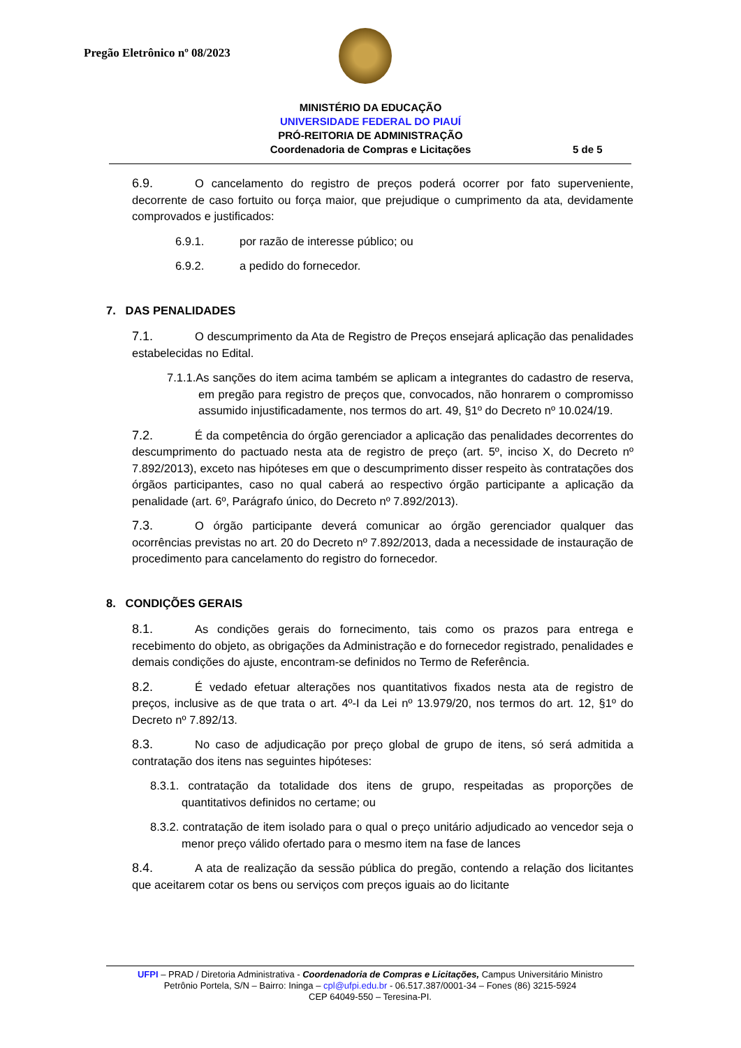Pregão Eletrônico nº 08/2023
MINISTÉRIO DA EDUCAÇÃO
UNIVERSIDADE FEDERAL DO PIAUÍ
PRÓ-REITORIA DE ADMINISTRAÇÃO
Coordenadoria de Compras e Licitações 5 de 5
6.9. O cancelamento do registro de preços poderá ocorrer por fato superveniente, decorrente de caso fortuito ou força maior, que prejudique o cumprimento da ata, devidamente comprovados e justificados:
6.9.1. por razão de interesse público; ou
6.9.2. a pedido do fornecedor.
7. DAS PENALIDADES
7.1. O descumprimento da Ata de Registro de Preços ensejará aplicação das penalidades estabelecidas no Edital.
7.1.1.As sanções do item acima também se aplicam a integrantes do cadastro de reserva, em pregão para registro de preços que, convocados, não honrarem o compromisso assumido injustificadamente, nos termos do art. 49, §1º do Decreto nº 10.024/19.
7.2. É da competência do órgão gerenciador a aplicação das penalidades decorrentes do descumprimento do pactuado nesta ata de registro de preço (art. 5º, inciso X, do Decreto nº 7.892/2013), exceto nas hipóteses em que o descumprimento disser respeito às contratações dos órgãos participantes, caso no qual caberá ao respectivo órgão participante a aplicação da penalidade (art. 6º, Parágrafo único, do Decreto nº 7.892/2013).
7.3. O órgão participante deverá comunicar ao órgão gerenciador qualquer das ocorrências previstas no art. 20 do Decreto nº 7.892/2013, dada a necessidade de instauração de procedimento para cancelamento do registro do fornecedor.
8. CONDIÇÕES GERAIS
8.1. As condições gerais do fornecimento, tais como os prazos para entrega e recebimento do objeto, as obrigações da Administração e do fornecedor registrado, penalidades e demais condições do ajuste, encontram-se definidos no Termo de Referência.
8.2. É vedado efetuar alterações nos quantitativos fixados nesta ata de registro de preços, inclusive as de que trata o art. 4º-I da Lei nº 13.979/20, nos termos do art. 12, §1º do Decreto nº 7.892/13.
8.3. No caso de adjudicação por preço global de grupo de itens, só será admitida a contratação dos itens nas seguintes hipóteses:
8.3.1. contratação da totalidade dos itens de grupo, respeitadas as proporções de quantitativos definidos no certame; ou
8.3.2. contratação de item isolado para o qual o preço unitário adjudicado ao vencedor seja o menor preço válido ofertado para o mesmo item na fase de lances
8.4. A ata de realização da sessão pública do pregão, contendo a relação dos licitantes que aceitarem cotar os bens ou serviços com preços iguais ao do licitante
UFPI – PRAD / Diretoria Administrativa - Coordenadoria de Compras e Licitações, Campus Universitário Ministro
Petrônio Portela, S/N – Bairro: Ininga – cpl@ufpi.edu.br - 06.517.387/0001-34 – Fones (86) 3215-5924
CEP 64049-550 – Teresina-PI.